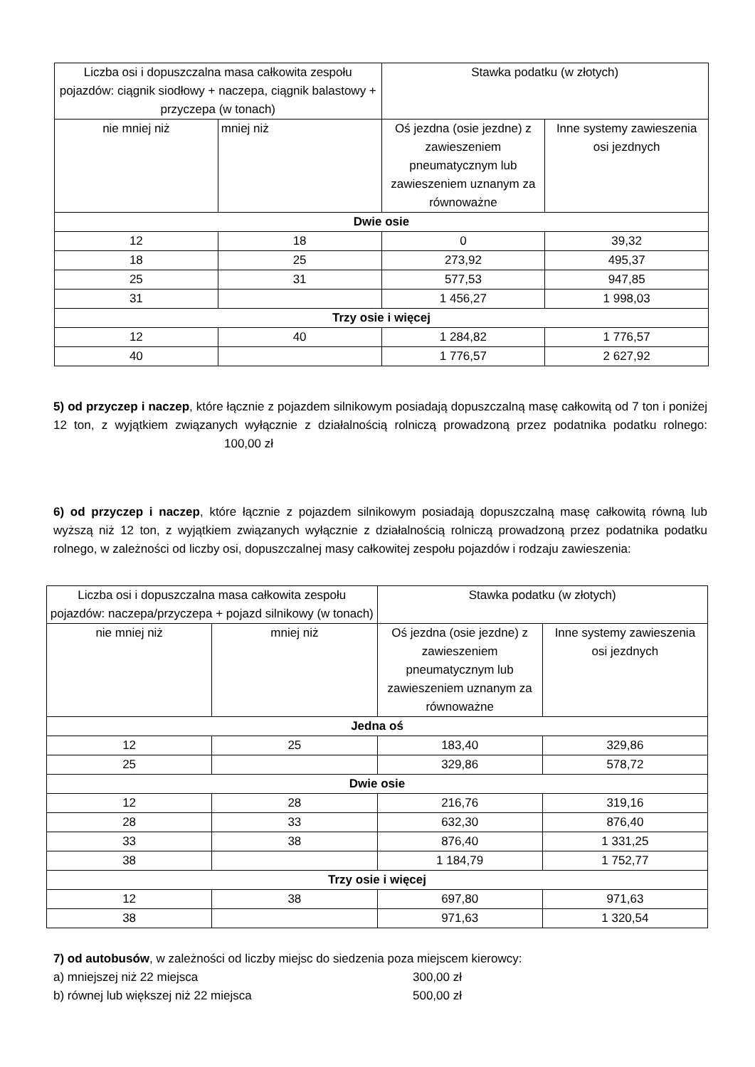| Liczba osi i dopuszczalna masa całkowita zespołu pojazdów: ciągnik siodłowy + naczepa, ciągnik balastowy + przyczepa (w tonach) | | Stawka podatku (w złotych) | |
| --- | --- | --- | --- |
| nie mniej niż | mniej niż | Oś jezdna (osie jezdne) z zawieszeniem pneumatycznym lub zawieszeniem uznanym za równoważne | Inne systemy zawieszenia osi jezdnych |
| Dwie osie | | | |
| 12 | 18 | 0 | 39,32 |
| 18 | 25 | 273,92 | 495,37 |
| 25 | 31 | 577,53 | 947,85 |
| 31 | | 1 456,27 | 1 998,03 |
| Trzy osie i więcej | | | |
| 12 | 40 | 1 284,82 | 1 776,57 |
| 40 | | 1 776,57 | 2 627,92 |
5) od przyczep i naczep, które łącznie z pojazdem silnikowym posiadają dopuszczalną masę całkowitą od 7 ton i poniżej 12 ton, z wyjątkiem związanych wyłącznie z działalnością rolniczą prowadzoną przez podatnika podatku rolnego: 100,00 zł
6) od przyczep i naczep, które łącznie z pojazdem silnikowym posiadają dopuszczalną masę całkowitą równą lub wyższą niż 12 ton, z wyjątkiem związanych wyłącznie z działalnością rolniczą prowadzoną przez podatnika podatku rolnego, w zależności od liczby osi, dopuszczalnej masy całkowitej zespołu pojazdów i rodzaju zawieszenia:
| Liczba osi i dopuszczalna masa całkowita zespołu pojazdów: naczepa/przyczepa + pojazd silnikowy (w tonach) | | Stawka podatku (w złotych) | |
| --- | --- | --- | --- |
| nie mniej niż | mniej niż | Oś jezdna (osie jezdne) z zawieszeniem pneumatycznym lub zawieszeniem uznanym za równoważne | Inne systemy zawieszenia osi jezdnych |
| Jedna oś | | | |
| 12 | 25 | 183,40 | 329,86 |
| 25 | | 329,86 | 578,72 |
| Dwie osie | | | |
| 12 | 28 | 216,76 | 319,16 |
| 28 | 33 | 632,30 | 876,40 |
| 33 | 38 | 876,40 | 1 331,25 |
| 38 | | 1 184,79 | 1 752,77 |
| Trzy osie i więcej | | | |
| 12 | 38 | 697,80 | 971,63 |
| 38 | | 971,63 | 1 320,54 |
7) od autobusów, w zależności od liczby miejsc do siedzenia poza miejscem kierowcy:
a) mniejszej niż 22 miejsca 300,00 zł
b) równej lub większej niż 22 miejsca 500,00 zł